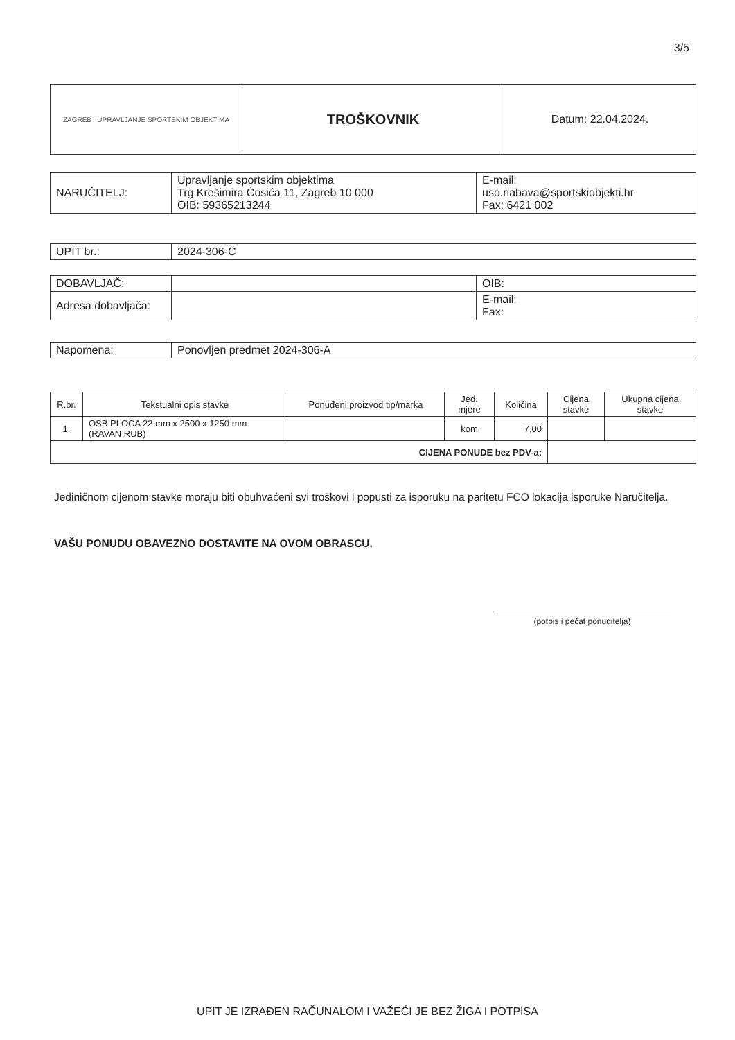3/5
| ZAGREB UPRAVLJANJE SPORTSKIM OBJEKTIMA | TROŠKOVNIK | Datum: 22.04.2024. |
| NARUČITELJ: | Upravljanje sportskim objektima Trg Krešimira Ćosića 11, Zagreb 10 000 OIB: 59365213244 | E-mail: uso.nabava@sportskiobjekti.hr Fax: 6421 002 |
| UPIT br.: | 2024-306-C |
| DOBAVLJAČ: | | OIB: |
| Adresa dobavljača: | | E-mail: Fax: |
| Napomena: | Ponovljen predmet 2024-306-A |
| R.br. | Tekstualni opis stavke | Ponuđeni proizvod tip/marka | Jed. mjere | Količina | Cijena stavke | Ukupna cijena stavke |
| --- | --- | --- | --- | --- | --- | --- |
| 1. | OSB PLOČA 22 mm x 2500 x 1250 mm (RAVAN RUB) | | kom | 7,00 | | |
| CIJENA PONUDE bez PDV-a: | | | | | | |
Jediničnom cijenom stavke moraju biti obuhvaćeni svi troškovi i popusti za isporuku na paritetu FCO lokacija isporuke Naručitelja.
VAŠU PONUDU OBAVEZNO DOSTAVITE NA OVOM OBRASCU.
(potpis i pečat ponuditelja)
UPIT JE IZRAĐEN RAČUNALOM I VAŽEĆI JE BEZ ŽIGA I POTPISA